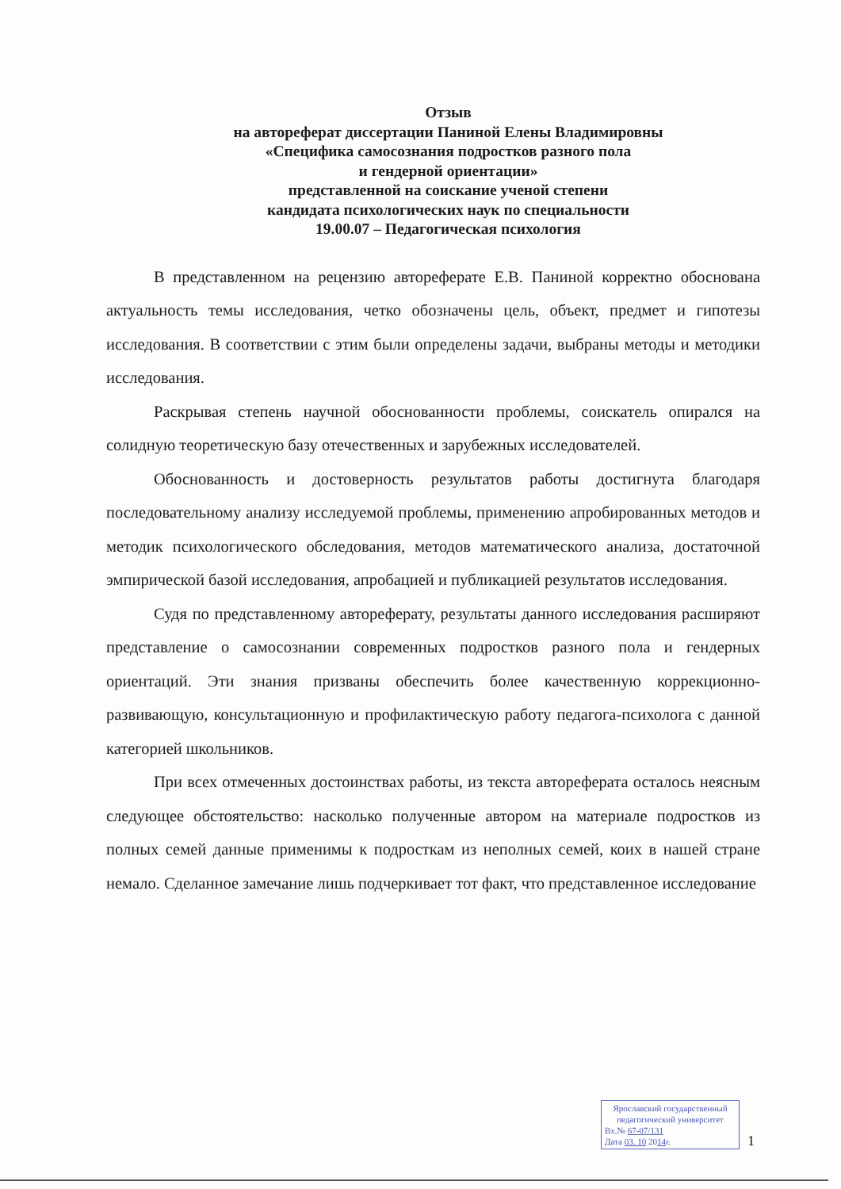Отзыв
на автореферат диссертации Паниной Елены Владимировны
«Специфика самосознания подростков разного пола
и гендерной ориентации»
представленной на соискание ученой степени
кандидата психологических наук по специальности
19.00.07 – Педагогическая психология
В представленном на рецензию автореферате Е.В. Паниной корректно обоснована актуальность темы исследования, четко обозначены цель, объект, предмет и гипотезы исследования. В соответствии с этим были определены задачи, выбраны методы и методики исследования.
Раскрывая степень научной обоснованности проблемы, соискатель опирался на солидную теоретическую базу отечественных и зарубежных исследователей.
Обоснованность и достоверность результатов работы достигнута благодаря последовательному анализу исследуемой проблемы, применению апробированных методов и методик психологического обследования, методов математического анализа, достаточной эмпирической базой исследования, апробацией и публикацией результатов исследования.
Судя по представленному автореферату, результаты данного исследования расширяют представление о самосознании современных подростков разного пола и гендерных ориентаций. Эти знания призваны обеспечить более качественную коррекционно-развивающую, консультационную и профилактическую работу педагога-психолога с данной категорией школьников.
При всех отмеченных достоинствах работы, из текста автореферата осталось неясным следующее обстоятельство: насколько полученные автором на материале подростков из полных семей данные применимы к подросткам из неполных семей, коих в нашей стране немало. Сделанное замечание лишь подчеркивает тот факт, что представленное исследование
Ярославский государственный
педагогический университет
Вх.№ 67-07/131
Дата 03. 10 2014г.
1